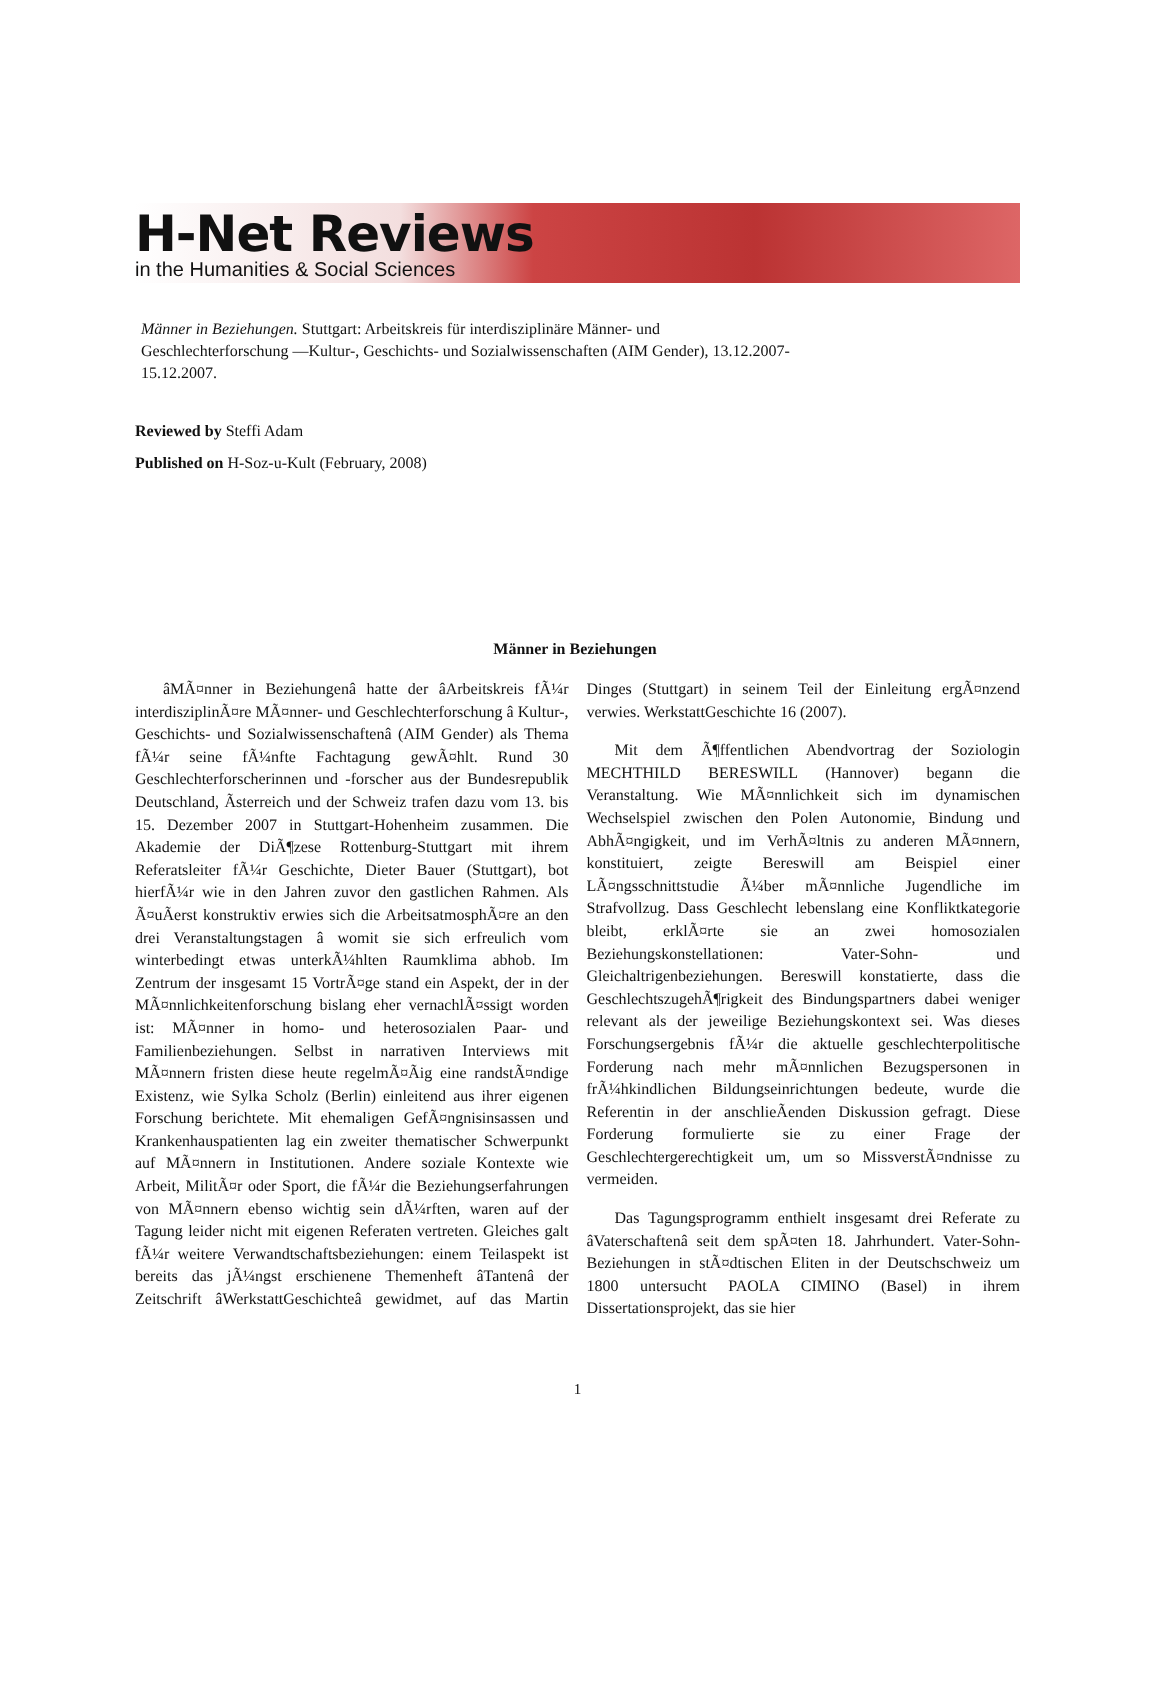H-Net Reviews
in the Humanities & Social Sciences
Männer in Beziehungen. Stuttgart: Arbeitskreis für interdisziplinäre Männer- und Geschlechterforschung —Kultur-, Geschichts- und Sozialwissenschaften (AIM Gender), 13.12.2007-15.12.2007.
Reviewed by Steffi Adam
Published on H-Soz-u-Kult (February, 2008)
Männer in Beziehungen
âMÃ¤nner in Beziehungenâ hatte der âArbeitskreis fÃ¼r interdisziplinÃ¤re MÃ¤nner- und Geschlechterforschung â Kultur-, Geschichts- und Sozialwissenschaftenâ (AIM Gender) als Thema fÃ¼r seine fÃ¼nfte Fachtagung gewÃ¤hlt. Rund 30 Geschlechterforscherinnen und -forscher aus der Bundesrepublik Deutschland, Ãsterreich und der Schweiz trafen dazu vom 13. bis 15. Dezember 2007 in Stuttgart-Hohenheim zusammen. Die Akademie der DiÃ¶zese Rottenburg-Stuttgart mit ihrem Referatsleiter fÃ¼r Geschichte, Dieter Bauer (Stuttgart), bot hierfÃ¼r wie in den Jahren zuvor den gastlichen Rahmen. Als Ã¤uÃerst konstruktiv erwies sich die ArbeitsatmosphÃ¤re an den drei Veranstaltungstagen â womit sie sich erfreulich vom winterbedingt etwas unterkÃ¼hlten Raumklima abhob. Im Zentrum der insgesamt 15 VortrÃ¤ge stand ein Aspekt, der in der MÃ¤nnlichkeitenforschung bislang eher vernachlÃ¤ssigt worden ist: MÃ¤nner in homo- und heterosozialen Paar- und Familienbeziehungen. Selbst in narrativen Interviews mit MÃ¤nnern fristen diese heute regelmÃ¤Ãig eine randstÃ¤ndige Existenz, wie Sylka Scholz (Berlin) einleitend aus ihrer eigenen Forschung berichtete. Mit ehemaligen GefÃ¤ngnisinsassen und Krankenhauspatienten lag ein zweiter thematischer Schwerpunkt auf MÃ¤nnern in Institutionen. Andere soziale Kontexte wie Arbeit, MilitÃ¤r oder Sport, die fÃ¼r die Beziehungserfahrungen von MÃ¤nnern ebenso wichtig sein dÃ¼rften, waren auf der Tagung leider nicht mit eigenen Referaten vertreten. Gleiches galt fÃ¼r weitere Verwandtschaftsbeziehungen: einem Teilaspekt ist bereits das jÃ¼ngst erschienene Themenheft âTantenâ der Zeitschrift âWerkstattGeschichteâ gewidmet, auf das Martin Dinges (Stuttgart) in seinem Teil der Einleitung ergÃ¤nzend verwies. WerkstattGeschichte 16 (2007).
Mit dem Ã¶ffentlichen Abendvortrag der Soziologin MECHTHILD BERESWILL (Hannover) begann die Veranstaltung. Wie MÃ¤nnlichkeit sich im dynamischen Wechselspiel zwischen den Polen Autonomie, Bindung und AbhÃ¤ngigkeit, und im VerhÃ¤ltnis zu anderen MÃ¤nnern, konstituiert, zeigte Bereswill am Beispiel einer LÃ¤ngsschnittstudie Ã¼ber mÃ¤nnliche Jugendliche im Strafvollzug. Dass Geschlecht lebenslang eine Konfliktkategorie bleibt, erklÃ¤rte sie an zwei homosozialen Beziehungskonstellationen: Vater-Sohn- und Gleichaltrigenbeziehungen. Bereswill konstatierte, dass die GeschlechtszugehÃ¶rigkeit des Bindungspartners dabei weniger relevant als der jeweilige Beziehungskontext sei. Was dieses Forschungsergebnis fÃ¼r die aktuelle geschlechterpolitische Forderung nach mehr mÃ¤nnlichen Bezugspersonen in frÃ¼hkindlichen Bildungseinrichtungen bedeute, wurde die Referentin in der anschlieÃenden Diskussion gefragt. Diese Forderung formulierte sie zu einer Frage der Geschlechtergerechtigkeit um, um so MissverstÃ¤ndnisse zu vermeiden.
Das Tagungsprogramm enthielt insgesamt drei Referate zu âVaterschaftenâ seit dem spÃ¤ten 18. Jahrhundert. Vater-Sohn-Beziehungen in stÃ¤dtischen Eliten in der Deutschschweiz um 1800 untersucht PAOLA CIMINO (Basel) in ihrem Dissertationsprojekt, das sie hier
1